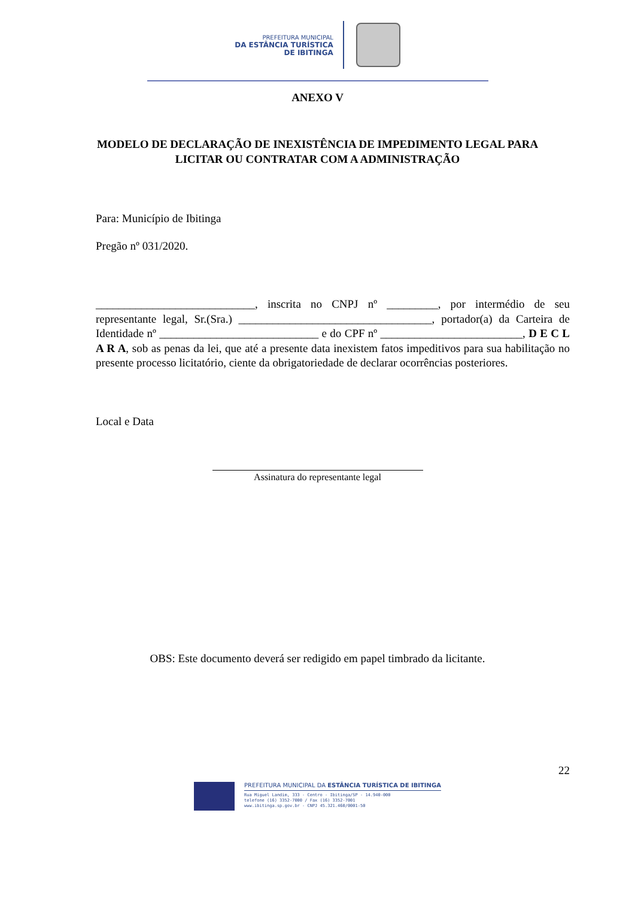PREFEITURA MUNICIPAL
DA ESTÂNCIA TURÍSTICA
DE IBITINGA
ANEXO V
MODELO DE DECLARAÇÃO DE INEXISTÊNCIA DE IMPEDIMENTO LEGAL PARA LICITAR OU CONTRATAR COM A ADMINISTRAÇÃO
Para: Município de Ibitinga
Pregão nº 031/2020.
____________________________, inscrita no CNPJ nº _________, por intermédio de seu representante legal, Sr.(Sra.) __________________________________, portador(a) da Carteira de Identidade nº ____________________________ e do CPF nº _________________________, D E C L A R A, sob as penas da lei, que até a presente data inexistem fatos impeditivos para sua habilitação no presente processo licitatório, ciente da obrigatoriedade de declarar ocorrências posteriores.
Local e Data
Assinatura do representante legal
OBS: Este documento deverá ser redigido em papel timbrado da licitante.
22
PREFEITURA MUNICIPAL DA ESTÂNCIA TURÍSTICA DE IBITINGA
Rua Miguel Landim, 333 - Centro - Ibitinga/SP - 14.940-000
telefone (16) 3352-7000 / Fax (16) 3352-7001
www.ibitinga.sp.gov.br - CNPJ 45.321.460/0001-50